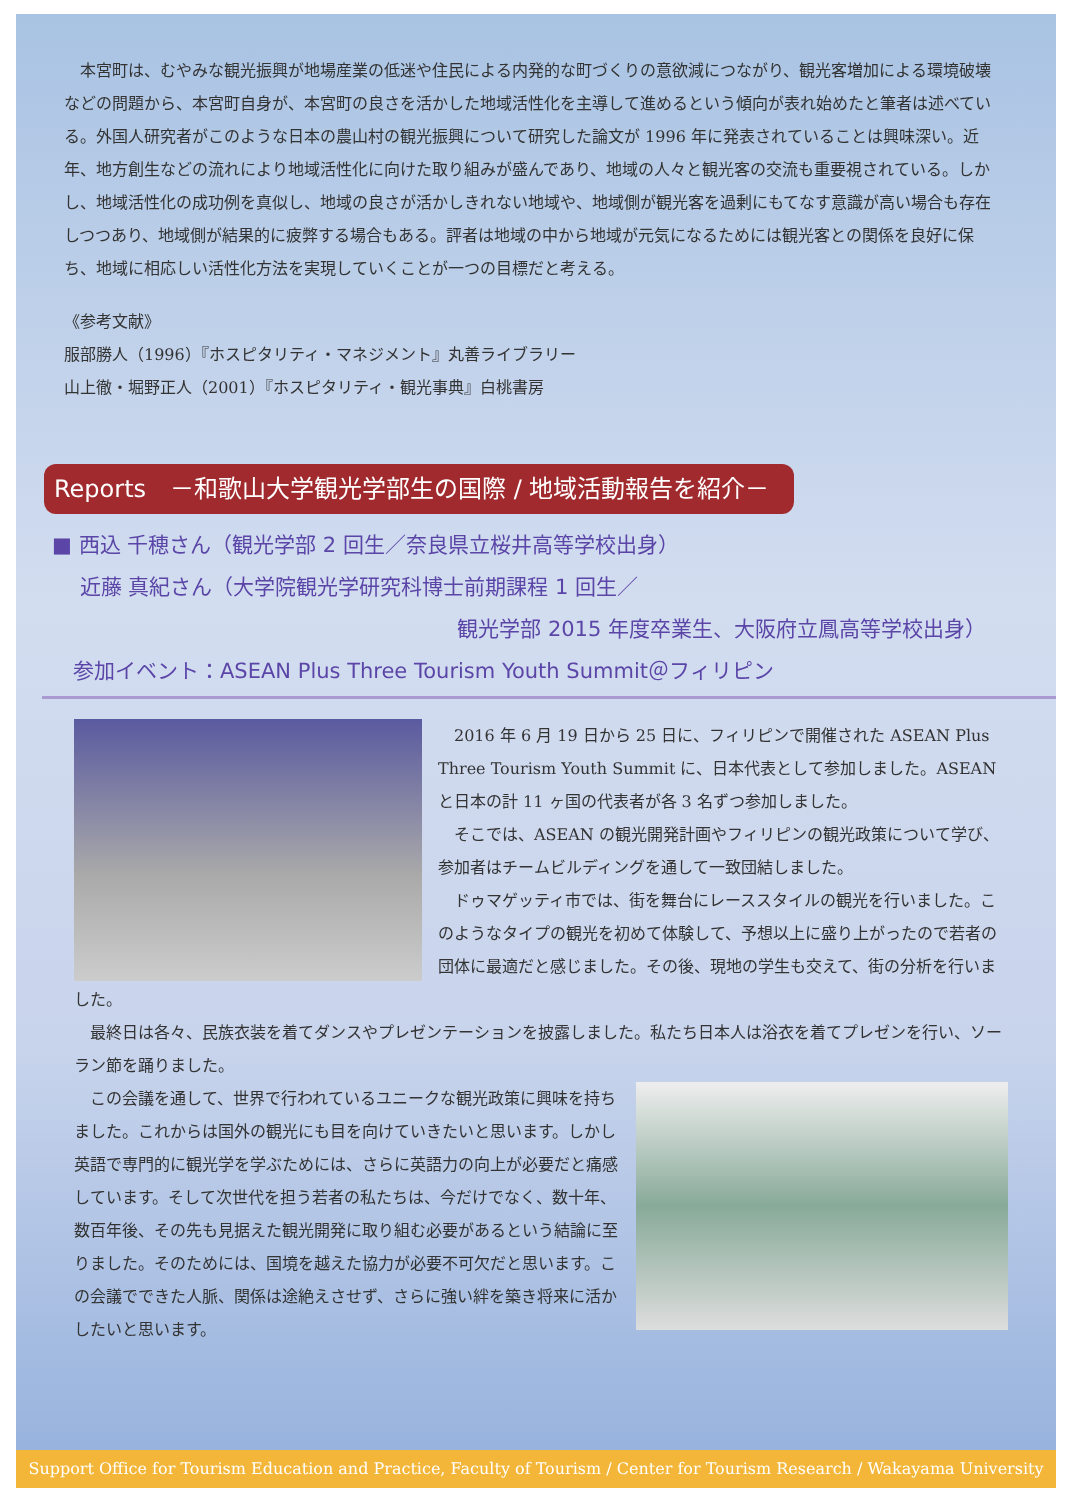本宮町は、むやみな観光振興が地場産業の低迷や住民による内発的な町づくりの意欲減につながり、観光客増加による環境破壊などの問題から、本宮町自身が、本宮町の良さを活かした地域活性化を主導して進めるという傾向が表れ始めたと筆者は述べている。外国人研究者がこのような日本の農山村の観光振興について研究した論文が 1996 年に発表されていることは興味深い。近年、地方創生などの流れにより地域活性化に向けた取り組みが盛んであり、地域の人々と観光客の交流も重要視されている。しかし、地域活性化の成功例を真似し、地域の良さが活かしきれない地域や、地域側が観光客を過剰にもてなす意識が高い場合も存在しつつあり、地域側が結果的に疲弊する場合もある。評者は地域の中から地域が元気になるためには観光客との関係を良好に保ち、地域に相応しい活性化方法を実現していくことが一つの目標だと考える。
《参考文献》
服部勝人（1996）『ホスピタリティ・マネジメント』丸善ライブラリー
山上徹・堀野正人（2001）『ホスピタリティ・観光事典』白桃書房
Reports　－和歌山大学観光学部生の国際 / 地域活動報告を紹介－
■ 西込 千穂さん（観光学部 2 回生／奈良県立桜井高等学校出身）
　 近藤 真紀さん（大学院観光学研究科博士前期課程 1 回生／
観光学部 2015 年度卒業生、大阪府立鳳高等学校出身）
　参加イベント：ASEAN Plus Three Tourism Youth Summit＠フィリピン
　2016 年 6 月 19 日から 25 日に、フィリピンで開催された ASEAN Plus Three Tourism Youth Summit に、日本代表として参加しました。ASEAN と日本の計 11 ヶ国の代表者が各 3 名ずつ参加しました。
　そこでは、ASEAN の観光開発計画やフィリピンの観光政策について学び、参加者はチームビルディングを通して一致団結しました。
　ドゥマゲッティ市では、街を舞台にレーススタイルの観光を行いました。このようなタイプの観光を初めて体験して、予想以上に盛り上がったので若者の団体に最適だと感じました。その後、現地の学生も交えて、街の分析を行いました。
　最終日は各々、民族衣装を着てダンスやプレゼンテーションを披露しました。私たち日本人は浴衣を着てプレゼンを行い、ソーラン節を踊りました。
　この会議を通して、世界で行われているユニークな観光政策に興味を持ちました。これからは国外の観光にも目を向けていきたいと思います。しかし英語で専門的に観光学を学ぶためには、さらに英語力の向上が必要だと痛感しています。そして次世代を担う若者の私たちは、今だけでなく、数十年、数百年後、その先も見据えた観光開発に取り組む必要があるという結論に至りました。そのためには、国境を越えた協力が必要不可欠だと思います。この会議でできた人脈、関係は途絶えさせず、さらに強い絆を築き将来に活かしたいと思います。
Support Office for Tourism Education and Practice, Faculty of Tourism / Center for Tourism Research / Wakayama University